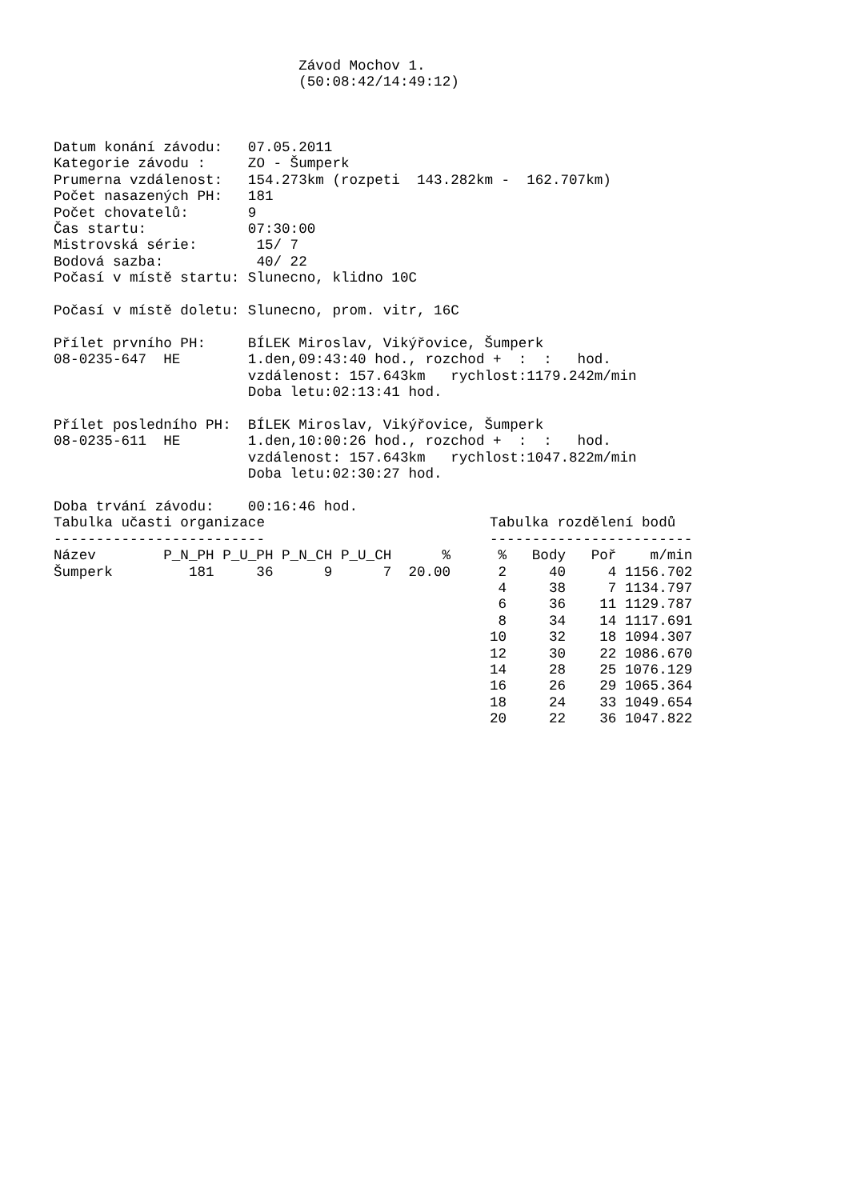Závod Mochov 1.
                             (50:08:42/14:49:12)



Datum konání závodu:   07.05.2011
Kategorie závodu :     ZO - Šumperk
Prumerna vzdálenost:   154.273km (rozpeti  143.282km -  162.707km)
Počet nasazených PH:   181
Počet chovatelů:       9
Čas startu:            07:30:00
Mistrovská série:       15/ 7
Bodová sazba:           40/ 22
Počasí v místě startu: Slunecno, klidno 10C

Počasí v místě doletu: Slunecno, prom. vitr, 16C

Přílet prvního PH:     BÍLEK Miroslav, Vikýřovice, Šumperk
08-0235-647  HE        1.den,09:43:40 hod., rozchod +  :  :   hod.
                       vzdálenost: 157.643km   rychlost:1179.242m/min
                       Doba letu:02:13:41 hod.

Přílet posledního PH:  BÍLEK Miroslav, Vikýřovice, Šumperk
08-0235-611  HE        1.den,10:00:26 hod., rozchod +  :  :   hod.
                       vzdálenost: 157.643km   rychlost:1047.822m/min
                       Doba letu:02:30:27 hod.

Doba trvání závodu:    00:16:46 hod.
Tabulka učasti organizace
-------------------------
| Název | P_N_PH | P_U_PH | P_N_CH | P_U_CH | % |
| --- | --- | --- | --- | --- | --- |
| Šumperk | 181 | 36 | 9 | 7 | 20.00 |
Tabulka rozdělení bodů
------------------------
| % | Body | Poř | m/min |
| --- | --- | --- | --- |
| 2 | 40 | 4 | 1156.702 |
| 4 | 38 | 7 | 1134.797 |
| 6 | 36 | 11 | 1129.787 |
| 8 | 34 | 14 | 1117.691 |
| 10 | 32 | 18 | 1094.307 |
| 12 | 30 | 22 | 1086.670 |
| 14 | 28 | 25 | 1076.129 |
| 16 | 26 | 29 | 1065.364 |
| 18 | 24 | 33 | 1049.654 |
| 20 | 22 | 36 | 1047.822 |